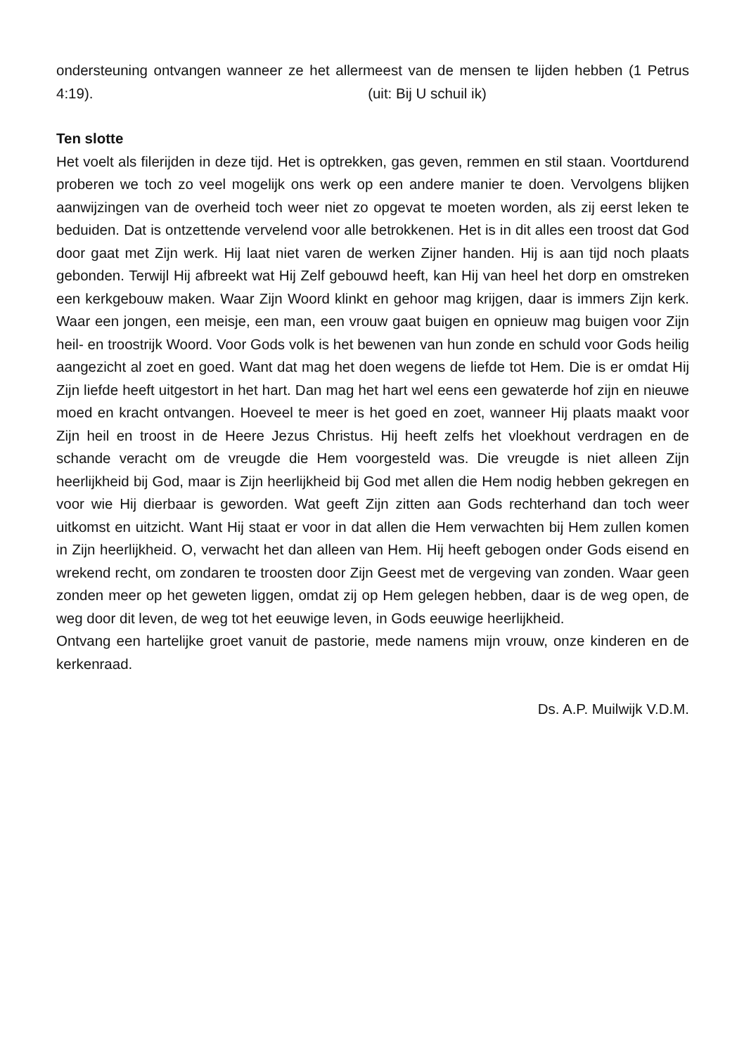ondersteuning ontvangen wanneer ze het allermeest van de mensen te lijden hebben (1 Petrus 4:19). (uit: Bij U schuil ik)
Ten slotte
Het voelt als filerijden in deze tijd. Het is optrekken, gas geven, remmen en stil staan. Voortdurend proberen we toch zo veel mogelijk ons werk op een andere manier te doen. Vervolgens blijken aanwijzingen van de overheid toch weer niet zo opgevat te moeten worden, als zij eerst leken te beduiden. Dat is ontzettende vervelend voor alle betrokkenen. Het is in dit alles een troost dat God door gaat met Zijn werk. Hij laat niet varen de werken Zijner handen. Hij is aan tijd noch plaats gebonden. Terwijl Hij afbreekt wat Hij Zelf gebouwd heeft, kan Hij van heel het dorp en omstreken een kerkgebouw maken. Waar Zijn Woord klinkt en gehoor mag krijgen, daar is immers Zijn kerk. Waar een jongen, een meisje, een man, een vrouw gaat buigen en opnieuw mag buigen voor Zijn heil- en troostrijk Woord. Voor Gods volk is het bewenen van hun zonde en schuld voor Gods heilig aangezicht al zoet en goed. Want dat mag het doen wegens de liefde tot Hem. Die is er omdat Hij Zijn liefde heeft uitgestort in het hart. Dan mag het hart wel eens een gewaterde hof zijn en nieuwe moed en kracht ontvangen. Hoeveel te meer is het goed en zoet, wanneer Hij plaats maakt voor Zijn heil en troost in de Heere Jezus Christus. Hij heeft zelfs het vloekhout verdragen en de schande veracht om de vreugde die Hem voorgesteld was. Die vreugde is niet alleen Zijn heerlijkheid bij God, maar is Zijn heerlijkheid bij God met allen die Hem nodig hebben gekregen en voor wie Hij dierbaar is geworden. Wat geeft Zijn zitten aan Gods rechterhand dan toch weer uitkomst en uitzicht. Want Hij staat er voor in dat allen die Hem verwachten bij Hem zullen komen in Zijn heerlijkheid. O, verwacht het dan alleen van Hem. Hij heeft gebogen onder Gods eisend en wrekend recht, om zondaren te troosten door Zijn Geest met de vergeving van zonden. Waar geen zonden meer op het geweten liggen, omdat zij op Hem gelegen hebben, daar is de weg open, de weg door dit leven, de weg tot het eeuwige leven, in Gods eeuwige heerlijkheid.
Ontvang een hartelijke groet vanuit de pastorie, mede namens mijn vrouw, onze kinderen en de kerkenraad.
Ds. A.P. Muilwijk V.D.M.